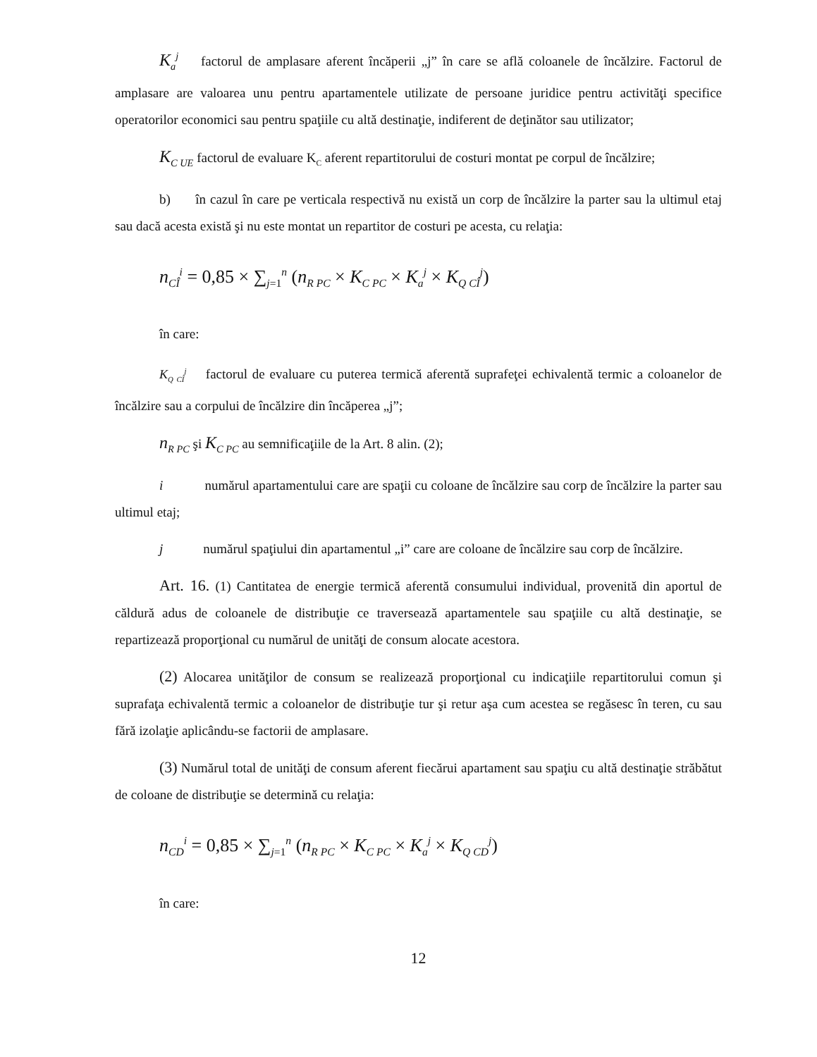K<sub>a</sub><sup>j</sup> factorul de amplasare aferent încăperii „j” în care se află coloanele de încălzire. Factorul de amplasare are valoarea unu pentru apartamentele utilizate de persoane juridice pentru activităţi specifice operatorilor economici sau pentru spaţiile cu altă destinaţie, indiferent de deţinător sau utilizator;
K<sub>C UE</sub> factorul de evaluare K<sub>C</sub> aferent repartitorului de costuri montat pe corpul de încălzire;
b) în cazul în care pe verticala respectivă nu există un corp de încălzire la parter sau la ultimul etaj sau dacă acesta există şi nu este montat un repartitor de costuri pe acesta, cu relaţia:
n<sub>CÎ</sub><sup>i</sup> = 0,85 × ∑<sub>j=1</sub><sup>n</sup> (n<sub>R PC</sub> × K<sub>C PC</sub> × K<sub>a</sub><sup>j</sup> × K<sub>Q CÎ</sub><sup>j</sup>)
în care:
K<sub>Q CÎ</sub><sup>j</sup> factorul de evaluare cu puterea termică aferentă suprafeţei echivalentă termic a coloanelor de încălzire sau a corpului de încălzire din încăperea „j”;
n<sub>R PC</sub> şi K<sub>C PC</sub> au semnificaţiile de la Art. 8 alin. (2);
i numărul apartamentului care are spaţii cu coloane de încălzire sau corp de încălzire la parter sau ultimul etaj;
j numărul spaţiului din apartamentul „i” care are coloane de încălzire sau corp de încălzire.
Art. 16. (1) Cantitatea de energie termică aferentă consumului individual, provenită din aportul de căldură adus de coloanele de distribuţie ce traversează apartamentele sau spaţiile cu altă destinaţie, se repartizează proporţional cu numărul de unităţi de consum alocate acestora.
(2) Alocarea unităţilor de consum se realizează proporţional cu indicaţiile repartitorului comun şi suprafaţa echivalentă termic a coloanelor de distribuţie tur şi retur aşa cum acestea se regăsesc în teren, cu sau fără izolaţie aplicându-se factorii de amplasare.
(3) Numărul total de unităţi de consum aferent fiecărui apartament sau spaţiu cu altă destinaţie străbătut de coloane de distribuţie se determină cu relaţia:
n<sub>CD</sub><sup>i</sup> = 0,85 × ∑<sub>j=1</sub><sup>n</sup> (n<sub>R PC</sub> × K<sub>C PC</sub> × K<sub>a</sub><sup>j</sup> × K<sub>Q CD</sub><sup>j</sup>)
în care:
12